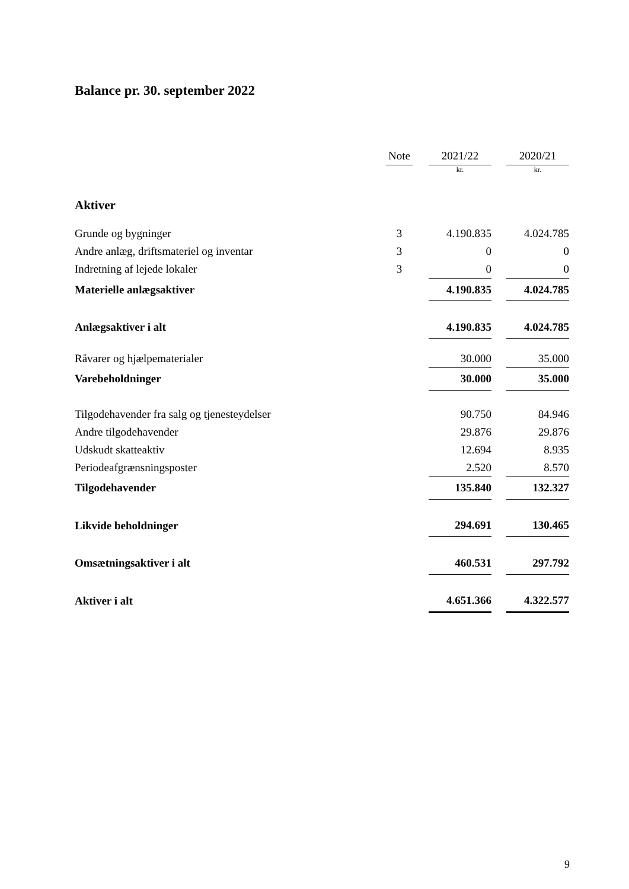Balance pr. 30. september 2022
| | Note | | 2021/22 | | 2020/21 |
| --- | --- | --- | --- | --- | --- |
| | | | kr. | | kr. |
| Aktiver | | | | | |
| Grunde og bygninger | 3 | | 4.190.835 | | 4.024.785 |
| Andre anlæg, driftsmateriel og inventar | 3 | | 0 | | 0 |
| Indretning af lejede lokaler | 3 | | 0 | | 0 |
| Materielle anlægsaktiver | | | 4.190.835 | | 4.024.785 |
| Anlægsaktiver i alt | | | 4.190.835 | | 4.024.785 |
| Råvarer og hjælpematerialer | | | 30.000 | | 35.000 |
| Varebeholdninger | | | 30.000 | | 35.000 |
| Tilgodehavender fra salg og tjenesteydelser | | | 90.750 | | 84.946 |
| Andre tilgodehavender | | | 29.876 | | 29.876 |
| Udskudt skatteaktiv | | | 12.694 | | 8.935 |
| Periodeafgrænsningsposter | | | 2.520 | | 8.570 |
| Tilgodehavender | | | 135.840 | | 132.327 |
| Likvide beholdninger | | | 294.691 | | 130.465 |
| Omsætningsaktiver i alt | | | 460.531 | | 297.792 |
| Aktiver i alt | | | 4.651.366 | | 4.322.577 |
9